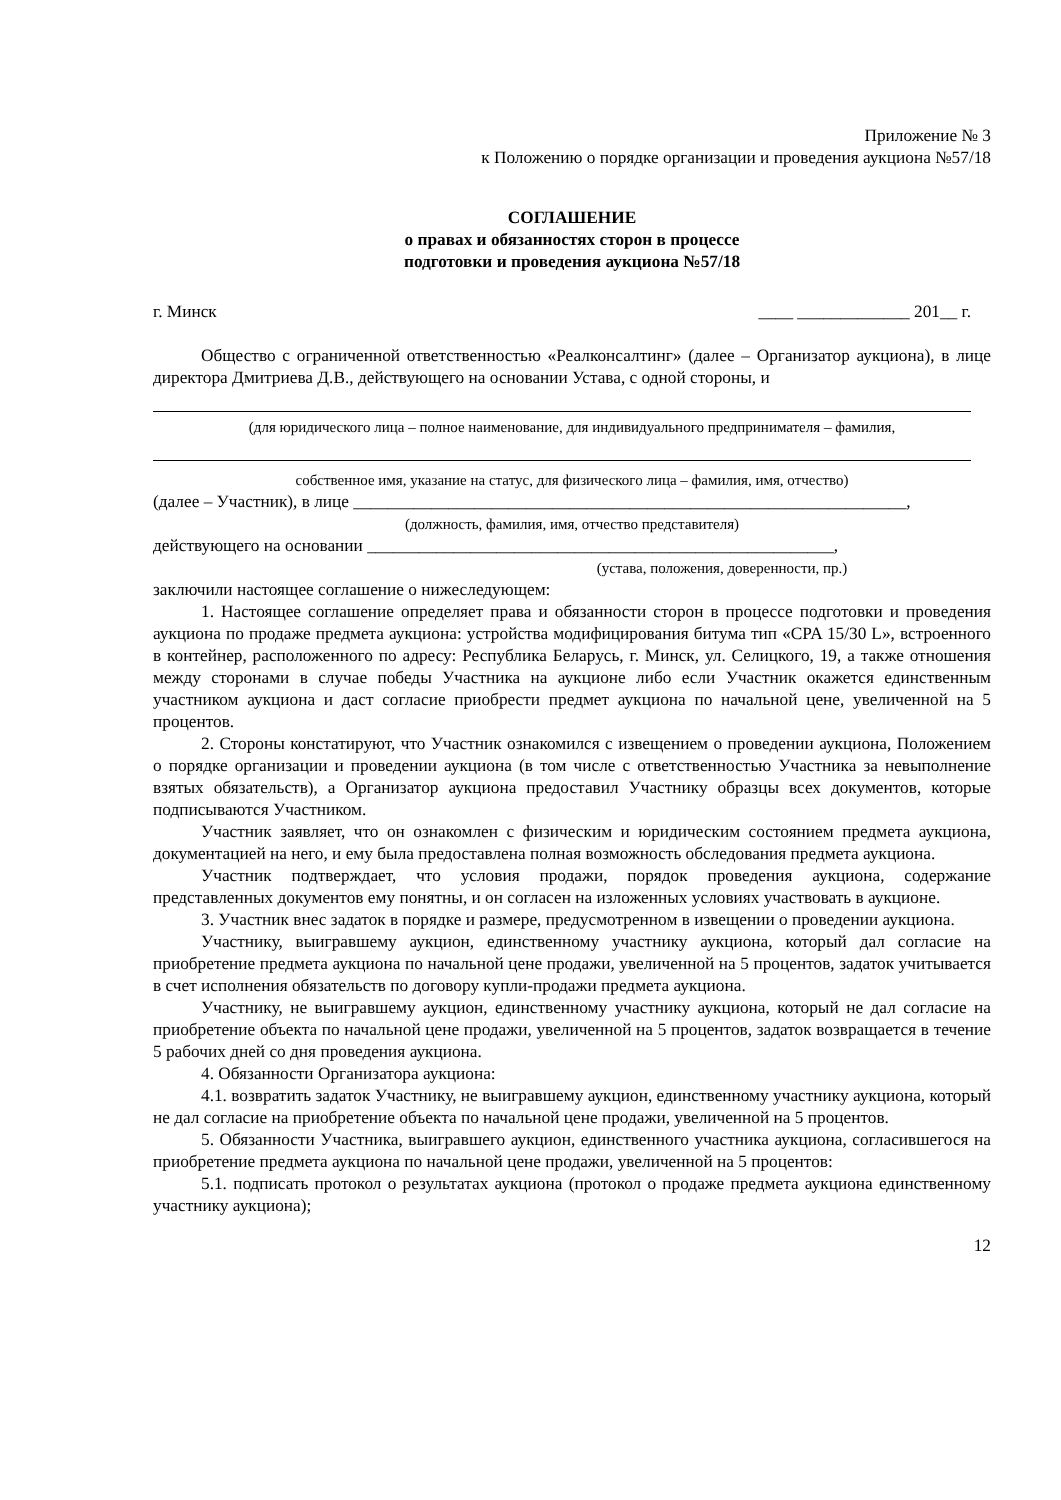Приложение № 3
к Положению о порядке организации и проведения аукциона №57/18
СОГЛАШЕНИЕ
о правах и обязанностях сторон в процессе
подготовки и проведения аукциона №57/18
г. Минск ____ _____________ 201__ г.
Общество с ограниченной ответственностью «Реалконсалтинг» (далее – Организатор аукциона), в лице директора Дмитриева Д.В., действующего на основании Устава, с одной стороны, и
(для юридического лица – полное наименование, для индивидуального предпринимателя – фамилия,
собственное имя, указание на статус, для физического лица – фамилия, имя, отчество)
(далее – Участник), в лице ________________________________________________________________,
(должность, фамилия, имя, отчество представителя)
действующего на основании ______________________________________________________,
(устава, положения, доверенности, пр.)
заключили настоящее соглашение о нижеследующем:
1. Настоящее соглашение определяет права и обязанности сторон в процессе подготовки и проведения аукциона по продаже предмета аукциона: устройства модифицирования битума тип «CPA 15/30 L», встроенного в контейнер, расположенного по адресу: Республика Беларусь, г. Минск, ул. Селицкого, 19, а также отношения между сторонами в случае победы Участника на аукционе либо если Участник окажется единственным участником аукциона и даст согласие приобрести предмет аукциона по начальной цене, увеличенной на 5 процентов.
2. Стороны констатируют, что Участник ознакомился с извещением о проведении аукциона, Положением о порядке организации и проведении аукциона (в том числе с ответственностью Участника за невыполнение взятых обязательств), а Организатор аукциона предоставил Участнику образцы всех документов, которые подписываются Участником.
Участник заявляет, что он ознакомлен с физическим и юридическим состоянием предмета аукциона, документацией на него, и ему была предоставлена полная возможность обследования предмета аукциона.
Участник подтверждает, что условия продажи, порядок проведения аукциона, содержание представленных документов ему понятны, и он согласен на изложенных условиях участвовать в аукционе.
3. Участник внес задаток в порядке и размере, предусмотренном в извещении о проведении аукциона.
Участнику, выигравшему аукцион, единственному участнику аукциона, который дал согласие на приобретение предмета аукциона по начальной цене продажи, увеличенной на 5 процентов, задаток учитывается в счет исполнения обязательств по договору купли-продажи предмета аукциона.
Участнику, не выигравшему аукцион, единственному участнику аукциона, который не дал согласие на приобретение объекта по начальной цене продажи, увеличенной на 5 процентов, задаток возвращается в течение 5 рабочих дней со дня проведения аукциона.
4. Обязанности Организатора аукциона:
4.1. возвратить задаток Участнику, не выигравшему аукцион, единственному участнику аукциона, который не дал согласие на приобретение объекта по начальной цене продажи, увеличенной на 5 процентов.
5. Обязанности Участника, выигравшего аукцион, единственного участника аукциона, согласившегося на приобретение предмета аукциона по начальной цене продажи, увеличенной на 5 процентов:
5.1. подписать протокол о результатах аукциона (протокол о продаже предмета аукциона единственному участнику аукциона);
12